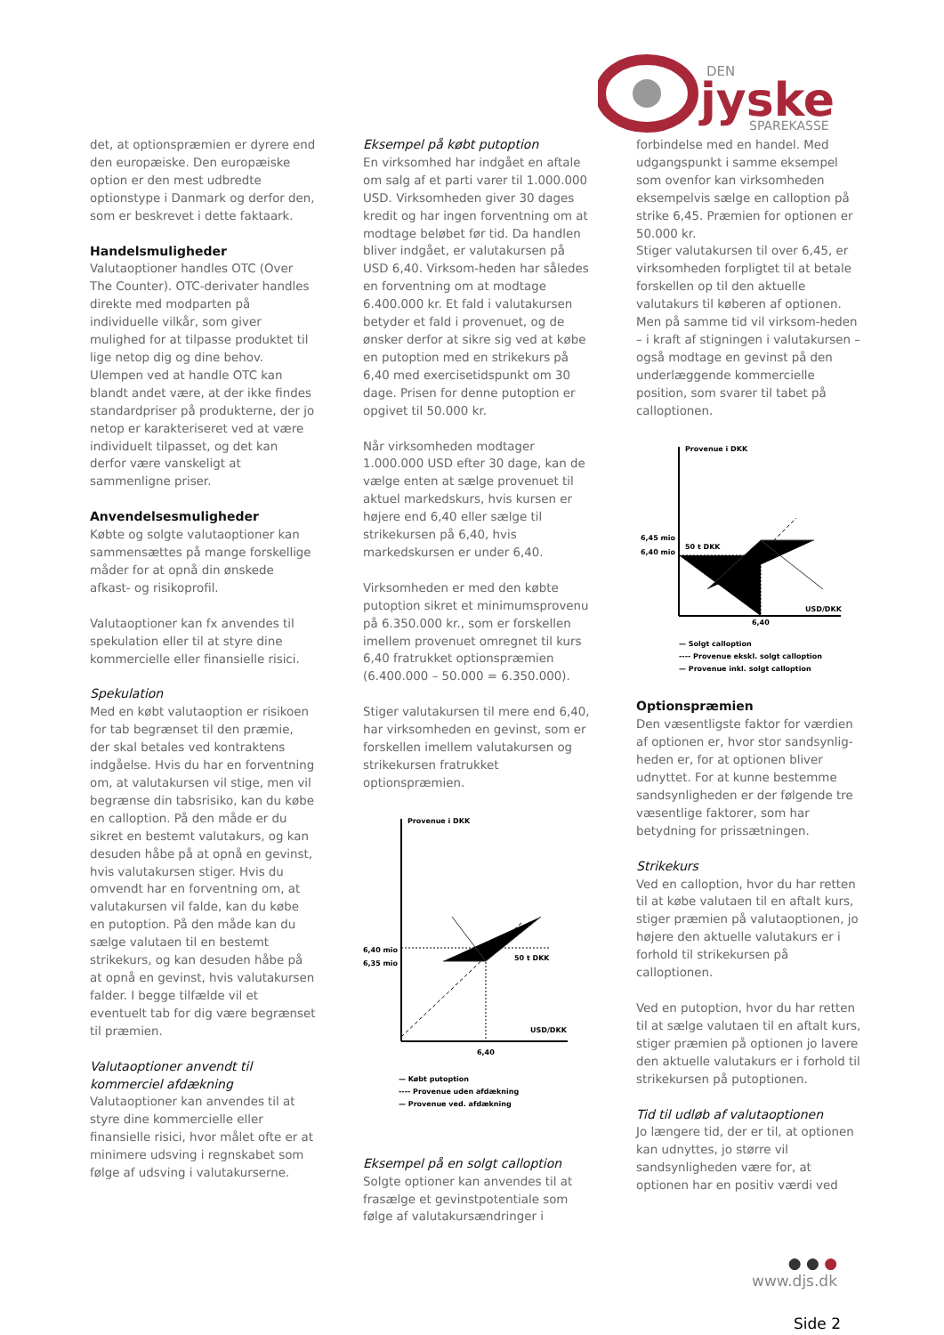DEN
jyske
SPAREKASSE
det, at optionspræmien er dyrere end den europæiske. Den europæiske option er den mest udbredte optionstype i Danmark og derfor den, som er beskrevet i dette faktaark.
Handelsmuligheder
Valutaoptioner handles OTC (Over The Counter). OTC-derivater handles direkte med modparten på individuelle vilkår, som giver mulighed for at tilpasse produktet til lige netop dig og dine behov. Ulempen ved at handle OTC kan blandt andet være, at der ikke findes standardpriser på produkterne, der jo netop er karakteriseret ved at være individuelt tilpasset, og det kan derfor være vanskeligt at sammenligne priser.
Anvendelsesmuligheder
Købte og solgte valutaoptioner kan sammensættes på mange forskellige måder for at opnå din ønskede afkast- og risikoprofil.
Valutaoptioner kan fx anvendes til spekulation eller til at styre dine kommercielle eller finansielle risici.
Spekulation
Med en købt valutaoption er risikoen for tab begrænset til den præmie, der skal betales ved kontraktens indgåelse. Hvis du har en forventning om, at valutakursen vil stige, men vil begrænse din tabsrisiko, kan du købe en calloption. På den måde er du sikret en bestemt valutakurs, og kan desuden håbe på at opnå en gevinst, hvis valutakursen stiger. Hvis du omvendt har en forventning om, at valutakursen vil falde, kan du købe en putoption. På den måde kan du sælge valutaen til en bestemt strikekurs, og kan desuden håbe på at opnå en gevinst, hvis valutakursen falder. I begge tilfælde vil et eventuelt tab for dig være begrænset til præmien.
Valutaoptioner anvendt til kommerciel afdækning
Valutaoptioner kan anvendes til at styre dine kommercielle eller finansielle risici, hvor målet ofte er at minimere udsving i regnskabet som følge af udsving i valutakurserne.
Eksempel på købt putoption
En virksomhed har indgået en aftale om salg af et parti varer til 1.000.000 USD. Virksomheden giver 30 dages kredit og har ingen forventning om at modtage beløbet før tid. Da handlen bliver indgået, er valutakursen på USD 6,40. Virksom-heden har således en forventning om at modtage 6.400.000 kr. Et fald i valutakursen betyder et fald i provenuet, og de ønsker derfor at sikre sig ved at købe en putoption med en strikekurs på 6,40 med exercisetidspunkt om 30 dage. Prisen for denne putoption er opgivet til 50.000 kr.
Når virksomheden modtager 1.000.000 USD efter 30 dage, kan de vælge enten at sælge provenuet til aktuel markedskurs, hvis kursen er højere end 6,40 eller sælge til strikekursen på 6,40, hvis markedskursen er under 6,40.
Virksomheden er med den købte putoption sikret et minimumsprovenu på 6.350.000 kr., som er forskellen imellem provenuet omregnet til kurs 6,40 fratrukket optionspræmien (6.400.000 – 50.000 = 6.350.000).
Stiger valutakursen til mere end 6,40, har virksomheden en gevinst, som er forskellen imellem valutakursen og strikekursen fratrukket optionspræmien.
Provenue i DKK
6,40 mio
6,35 mio
50 t DKK
USD/DKK
6,40
— Købt putoption
---- Provenue uden afdækning
— Provenue ved. afdækning
Eksempel på en solgt calloption
Solgte optioner kan anvendes til at frasælge et gevinstpotentiale som følge af valutakursændringer i
forbindelse med en handel. Med udgangspunkt i samme eksempel som ovenfor kan virksomheden eksempelvis sælge en calloption på strike 6,45. Præmien for optionen er 50.000 kr.
Stiger valutakursen til over 6,45, er virksomheden forpligtet til at betale forskellen op til den aktuelle valutakurs til køberen af optionen. Men på samme tid vil virksom-heden – i kraft af stigningen i valutakursen – også modtage en gevinst på den underlæggende kommercielle position, som svarer til tabet på calloptionen.
Provenue i DKK
6,45 mio
6,40 mio
50 t DKK
USD/DKK
6,40
— Solgt calloption
---- Provenue ekskl. solgt calloption
— Provenue inkl. solgt calloption
Optionspræmien
Den væsentligste faktor for værdien af optionen er, hvor stor sandsynlig-heden er, for at optionen bliver udnyttet. For at kunne bestemme sandsynligheden er der følgende tre væsentlige faktorer, som har betydning for prissætningen.
Strikekurs
Ved en calloption, hvor du har retten til at købe valutaen til en aftalt kurs, stiger præmien på valutaoptionen, jo højere den aktuelle valutakurs er i forhold til strikekursen på calloptionen.
Ved en putoption, hvor du har retten til at sælge valutaen til en aftalt kurs, stiger præmien på optionen jo lavere den aktuelle valutakurs er i forhold til strikekursen på putoptionen.
Tid til udløb af valutaoptionen
Jo længere tid, der er til, at optionen kan udnyttes, jo større vil sandsynligheden være for, at optionen har en positiv værdi ved
● ● ●
www.djs.dk
Side 2